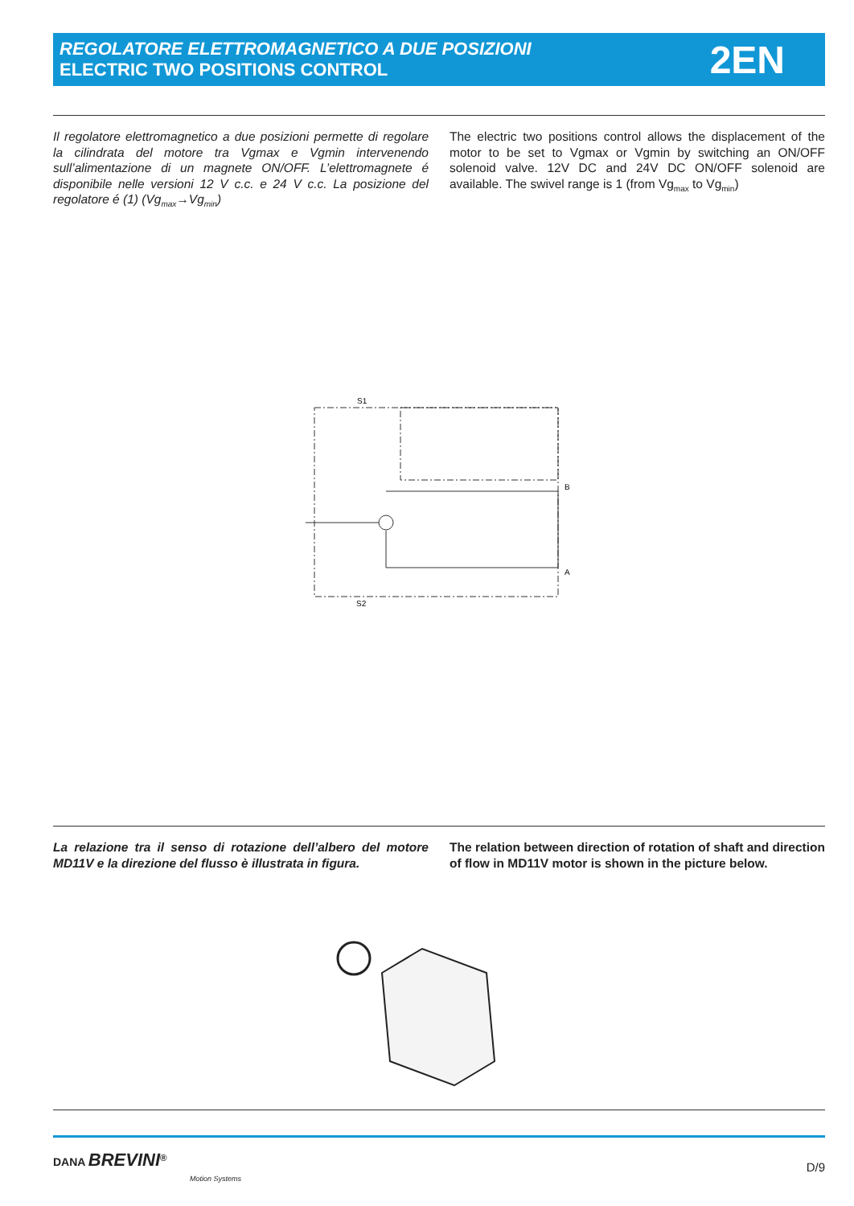REGOLATORE ELETTROMAGNETICO A DUE POSIZIONI
ELECTRIC TWO POSITIONS CONTROL
2EN
Il regolatore elettromagnetico a due posizioni permette di regolare la cilindrata del motore tra Vgmax e Vgmin intervenendo sull’alimentazione di un magnete ON/OFF. L’elettromagnete é disponibile nelle versioni 12 V c.c. e 24 V c.c. La posizione del regolatore é (1) (Vg<sub>max</sub>→Vg<sub>min</sub>)
The electric two positions control allows the displacement of the motor to be set to Vgmax or Vgmin by switching an ON/OFF solenoid valve. 12V DC and 24V DC ON/OFF solenoid are available. The swivel range is 1 (from Vg<sub>max</sub> to Vg<sub>min</sub>)
S1
S2
B
A
La relazione tra il senso di rotazione dell’albero del motore MD11V e la direzione del flusso è illustrata in figura.
The relation between direction of rotation of shaft and direction of flow in MD11V motor is shown in the picture below.
DANA BREVINI<sup>®</sup>
Motion Systems
D/9